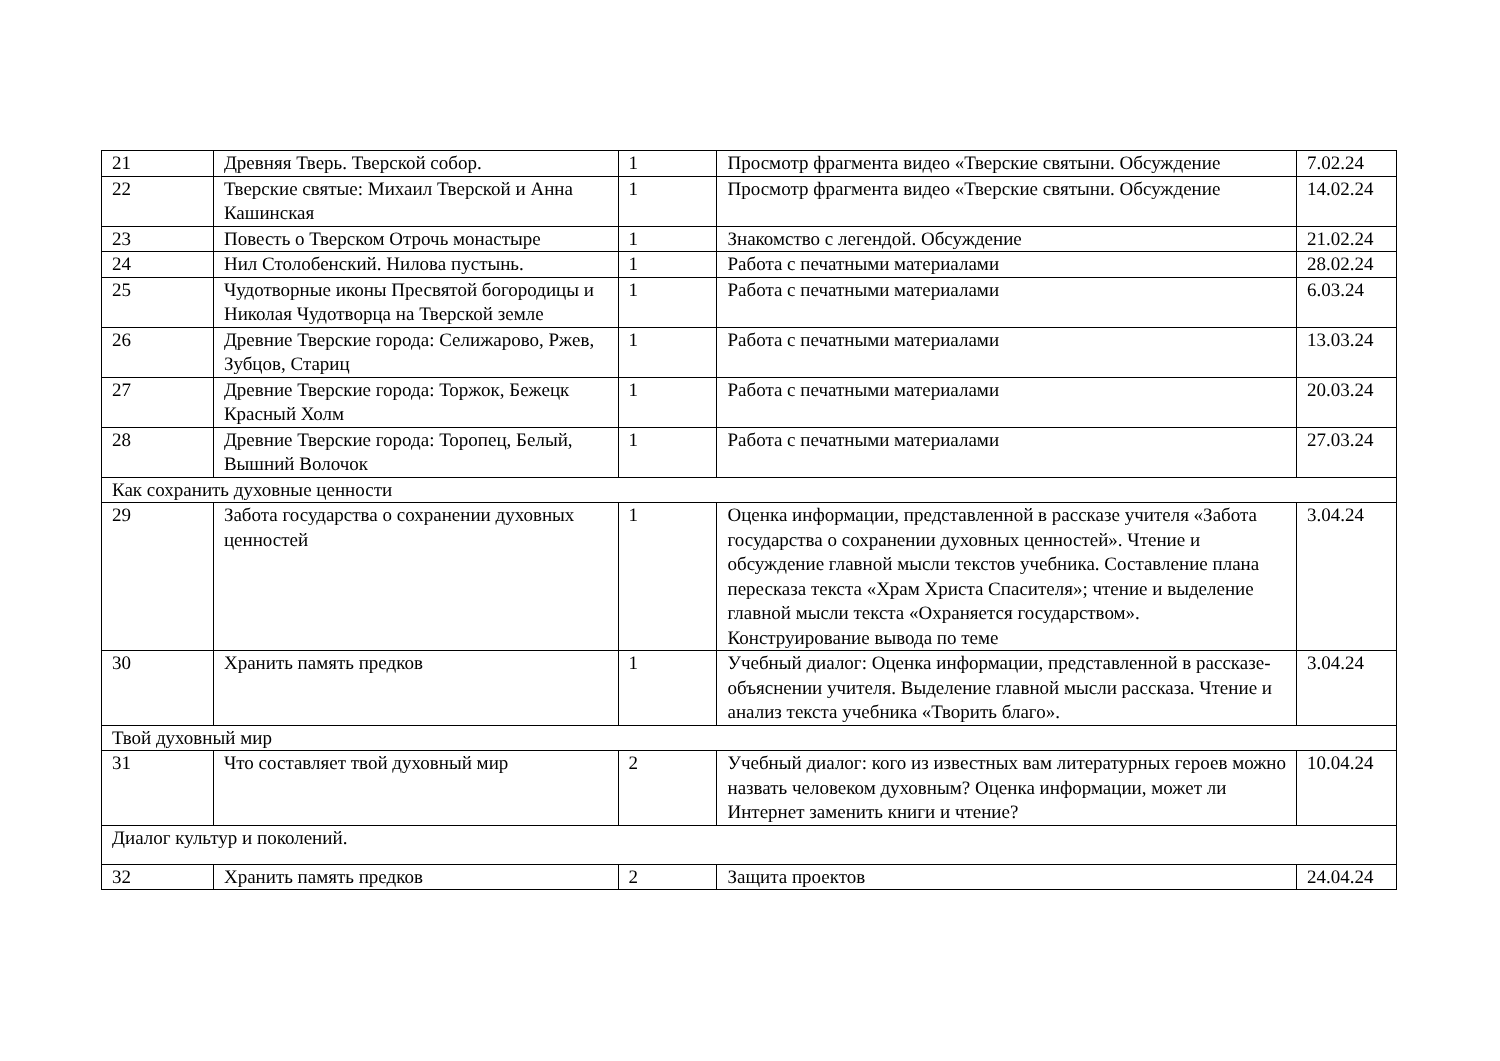| 21 | Древняя Тверь. Тверской собор. | 1 | Просмотр фрагмента видео «Тверские святыни. Обсуждение | 7.02.24 |
| 22 | Тверские святые: Михаил Тверской и Анна Кашинская | 1 | Просмотр фрагмента видео «Тверские святыни. Обсуждение | 14.02.24 |
| 23 | Повесть о Тверском Отрочь монастыре | 1 | Знакомство с легендой. Обсуждение | 21.02.24 |
| 24 | Нил Столобенский. Нилова пустынь. | 1 | Работа с печатными материалами | 28.02.24 |
| 25 | Чудотворные иконы Пресвятой богородицы и Николая Чудотворца на Тверской земле | 1 | Работа с печатными материалами | 6.03.24 |
| 26 | Древние Тверские города: Селижарово, Ржев, Зубцов, Стариц | 1 | Работа с печатными материалами | 13.03.24 |
| 27 | Древние Тверские города: Торжок, Бежецк Красный Холм | 1 | Работа с печатными материалами | 20.03.24 |
| 28 | Древние Тверские города: Торопец, Белый, Вышний Волочок | 1 | Работа с печатными материалами | 27.03.24 |
| Как сохранить духовные ценности | | | | |
| 29 | Забота государства о сохранении духовных ценностей | 1 | Оценка информации, представленной в рассказе учителя «Забота государства о сохранении духовных ценностей». Чтение и обсуждение главной мысли текстов учебника. Составление плана пересказа текста «Храм Христа Спасителя»; чтение и выделение главной мысли текста «Охраняется государством». Конструирование вывода по теме | 3.04.24 |
| 30 | Хранить память предков | 1 | Учебный диалог: Оценка информации, представленной в рассказе-объяснении учителя. Выделение главной мысли рассказа. Чтение и анализ текста учебника «Творить благо». | 3.04.24 |
| Твой духовный мир | | | | |
| 31 | Что составляет твой духовный мир | 2 | Учебный диалог: кого из известных вам литературных героев можно назвать человеком духовным? Оценка информации, может ли Интернет заменить книги и чтение? | 10.04.24 |
| Диалог культур и поколений. | | | | |
| 32 | Хранить память предков | 2 | Защита проектов | 24.04.24 |